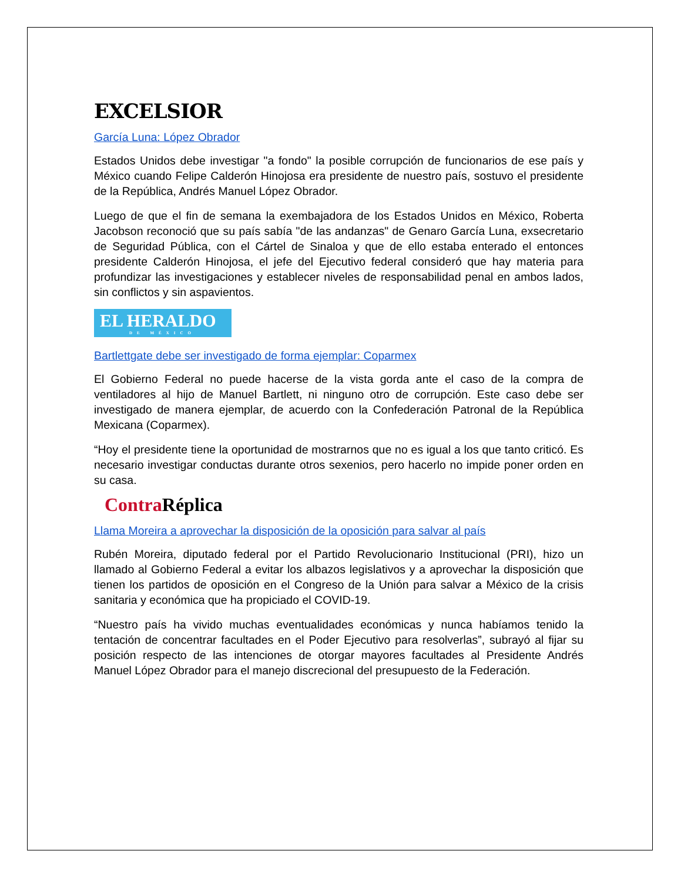EXCELSIOR
García Luna: López Obrador
Estados Unidos debe investigar "a fondo" la posible corrupción de funcionarios de ese país y México cuando Felipe Calderón Hinojosa era presidente de nuestro país, sostuvo el presidente de la República, Andrés Manuel López Obrador.
Luego de que el fin de semana la exembajadora de los Estados Unidos en México, Roberta Jacobson reconoció que su país sabía "de las andanzas" de Genaro García Luna, exsecretario de Seguridad Pública, con el Cártel de Sinaloa y que de ello estaba enterado el entonces presidente Calderón Hinojosa, el jefe del Ejecutivo federal consideró que hay materia para profundizar las investigaciones y establecer niveles de responsabilidad penal en ambos lados, sin conflictos y sin aspavientos.
EL HERALDO
DE MÉXICO
Bartlettgate debe ser investigado de forma ejemplar: Coparmex
El Gobierno Federal no puede hacerse de la vista gorda ante el caso de la compra de ventiladores al hijo de Manuel Bartlett, ni ninguno otro de corrupción. Este caso debe ser investigado de manera ejemplar, de acuerdo con la Confederación Patronal de la República Mexicana (Coparmex).
“Hoy el presidente tiene la oportunidad de mostrarnos que no es igual a los que tanto criticó. Es necesario investigar conductas durante otros sexenios, pero hacerlo no impide poner orden en su casa.
Contra Réplica
Llama Moreira a aprovechar la disposición de la oposición para salvar al país
Rubén Moreira, diputado federal por el Partido Revolucionario Institucional (PRI), hizo un llamado al Gobierno Federal a evitar los albazos legislativos y a aprovechar la disposición que tienen los partidos de oposición en el Congreso de la Unión para salvar a México de la crisis sanitaria y económica que ha propiciado el COVID-19.
“Nuestro país ha vivido muchas eventualidades económicas y nunca habíamos tenido la tentación de concentrar facultades en el Poder Ejecutivo para resolverlas”, subrayó al fijar su posición respecto de las intenciones de otorgar mayores facultades al Presidente Andrés Manuel López Obrador para el manejo discrecional del presupuesto de la Federación.